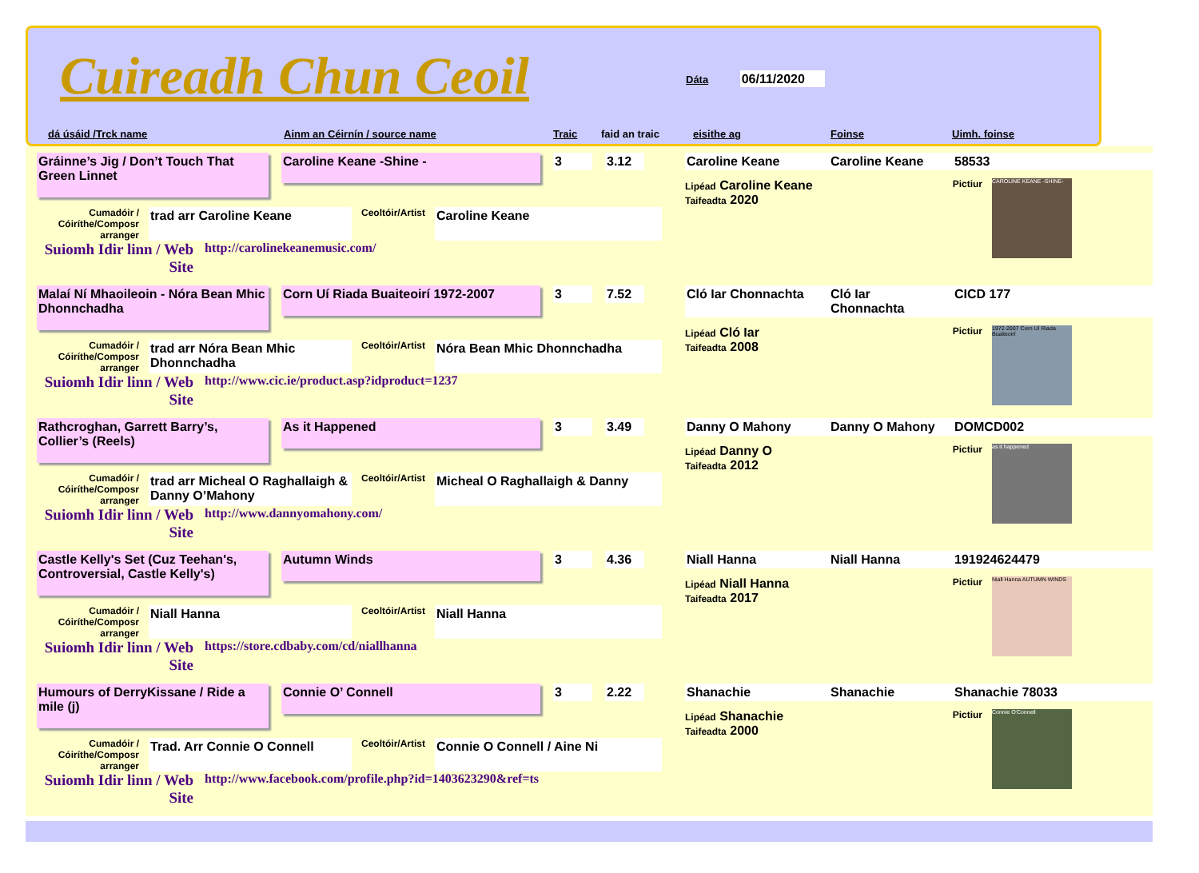Cuireadh Chun Ceoil
Dáta 06/11/2020
dá úsáid /Trck name Ainm an Céirnín / source name Traic faid an traic eisithe ag Foinse Uimh. foinse
Gráinne’s Jig / Don’t Touch That Green Linnet
Caroline Keane -Shine -
3 3.12
Cumadóir / Cóiríthe/Composr arranger
trad arr Caroline Keane
Ceoltóir/Artist
Caroline Keane
Suiomh Idir linn / Web Site
http://carolinekeanemusic.com/
Caroline Keane Caroline Keane 58533
Lipéad Caroline Keane
Taifeadta 2020
Pictiur
CAROLINE KEANE -SHINE-
Malaí Ní Mhaoileoin - Nóra Bean Mhic Dhonnchadha
Corn Uí Riada Buaiteoirí 1972-2007
3 7.52
Cumadóir / Cóiríthe/Composr arranger
trad arr Nóra Bean Mhic Dhonnchadha
Ceoltóir/Artist
Nóra Bean Mhic Dhonnchadha
Suiomh Idir linn / Web Site
http://www.cic.ie/product.asp?idproduct=1237
Cló Iar Chonnachta Cló Iar Chonnachta CICD 177
Lipéad Cló Iar
Taifeadta 2008
Pictiur
1972-2007 Corn Uí Riada Buaiteoirí
Rathcroghan, Garrett Barry’s, Collier’s (Reels)
As it Happened
3 3.49
Cumadóir / Cóiríthe/Composr arranger
trad arr Micheal O Raghallaigh & Danny O’Mahony
Ceoltóir/Artist
Micheal O Raghallaigh & Danny
Suiomh Idir linn / Web Site
http://www.dannyomahony.com/
Danny O Mahony Danny O Mahony DOMCD002
Lipéad Danny O
Taifeadta 2012
Pictiur
as it happened
Castle Kelly's Set (Cuz Teehan's, Controversial, Castle Kelly's)
Autumn Winds
3 4.36
Cumadóir / Cóiríthe/Composr arranger
Niall Hanna
Ceoltóir/Artist
Niall Hanna
Suiomh Idir linn / Web Site
https://store.cdbaby.com/cd/niallhanna
Niall Hanna Niall Hanna 191924624479
Lipéad Niall Hanna
Taifeadta 2017
Pictiur
Niall Hanna AUTUMN WINDS
Humours of DerryKissane / Ride a mile (j)
Connie O’ Connell
3 2.22
Cumadóir / Cóiríthe/Composr arranger
Trad. Arr Connie O Connell
Ceoltóir/Artist
Connie O Connell / Aine Ni
Suiomh Idir linn / Web Site
http://www.facebook.com/profile.php?id=1403623290&ref=ts
Shanachie Shanachie Shanachie 78033
Lipéad Shanachie
Taifeadta 2000
Pictiur
Connie O'Connell